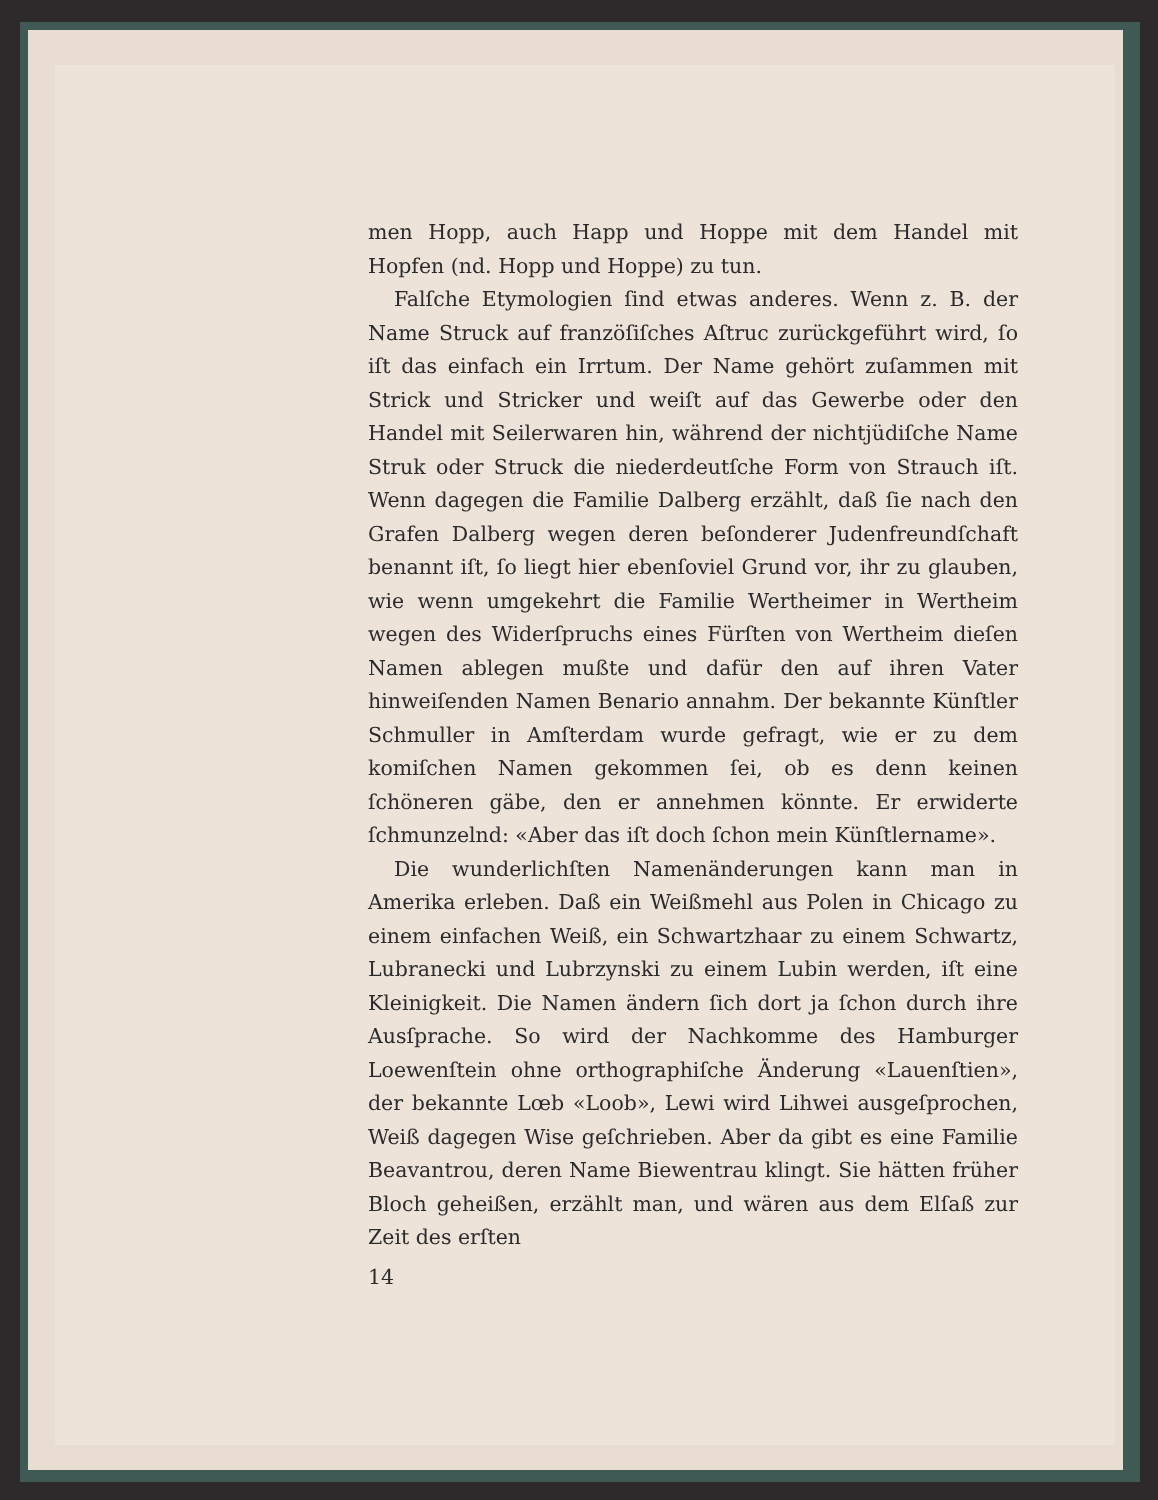men Hopp, auch Happ und Hoppe mit dem Handel mit Hopfen (nd. Hopp und Hoppe) zu tun.
Falſche Etymologien ſind etwas anderes. Wenn z. B. der Name Struck auf franzöſiſches Aſtruc zurückgeführt wird, ſo iſt das einfach ein Irrtum. Der Name gehört zuſammen mit Strick und Stricker und weiſt auf das Gewerbe oder den Handel mit Seilerwaren hin, während der nichtjüdiſche Name Struk oder Struck die niederdeutſche Form von Strauch iſt. Wenn dagegen die Familie Dalberg erzählt, daß ſie nach den Grafen Dalberg wegen deren beſonderer Judenfreundſchaft benannt iſt, ſo liegt hier ebenſoviel Grund vor, ihr zu glauben, wie wenn umgekehrt die Familie Wertheimer in Wertheim wegen des Widerſpruchs eines Fürſten von Wertheim dieſen Namen ablegen mußte und dafür den auf ihren Vater hinweiſenden Namen Benario annahm. Der bekannte Künſtler Schmuller in Amſterdam wurde gefragt, wie er zu dem komiſchen Namen gekommen ſei, ob es denn keinen ſchöneren gäbe, den er annehmen könnte. Er erwiderte ſchmunzelnd: «Aber das iſt doch ſchon mein Künſtlername».
Die wunderlichſten Namenänderungen kann man in Amerika erleben. Daß ein Weißmehl aus Polen in Chicago zu einem einfachen Weiß, ein Schwartzhaar zu einem Schwartz, Lubranecki und Lubrzynski zu einem Lubin werden, iſt eine Kleinigkeit. Die Namen ändern ſich dort ja ſchon durch ihre Ausſprache. So wird der Nachkomme des Hamburger Loewenſtein ohne orthographiſche Änderung «Lauenſtien», der bekannte Lœb «Loob», Lewi wird Lihwei ausgeſprochen, Weiß dagegen Wise geſchrieben. Aber da gibt es eine Familie Beavantrou, deren Name Biewentrau klingt. Sie hätten früher Bloch geheißen, erzählt man, und wären aus dem Elſaß zur Zeit des erſten
14